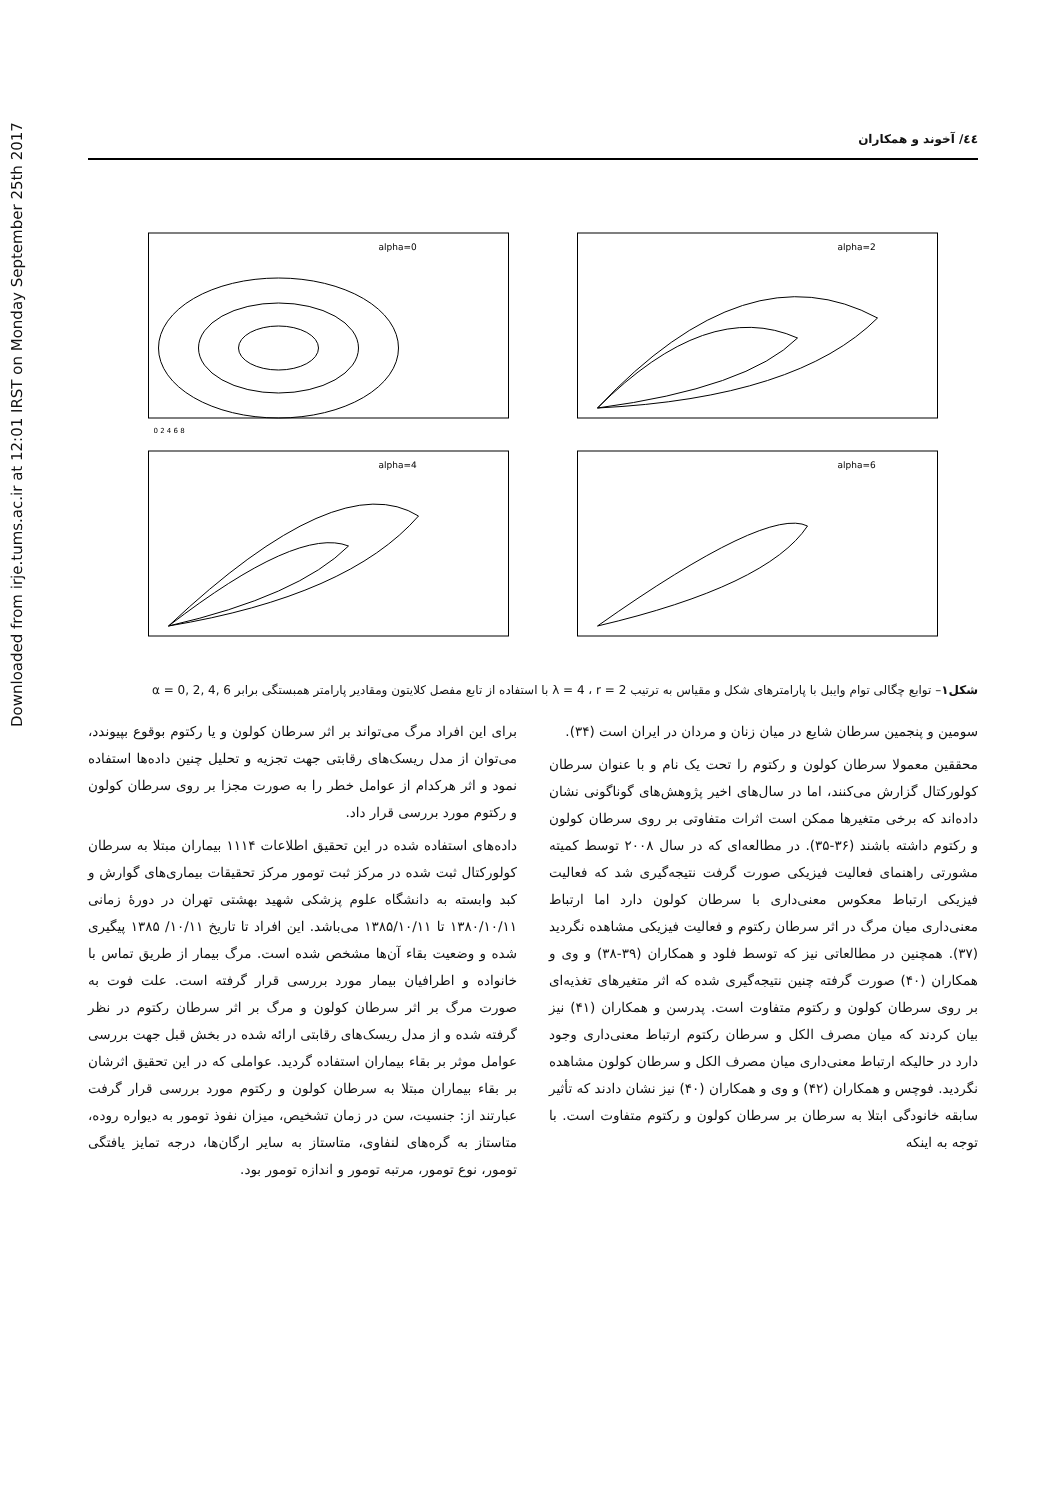Downloaded from irje.tums.ac.ir at 12:01 IRST on Monday September 25th 2017
٤٤/ آخوند و همکاران
alpha=0
0 2 4 6 8
alpha=2
alpha=4
alpha=6
شکل۱– توابع چگالی توام وایبل با پارامترهای شکل و مقیاس به ترتیب λ = 4 ، r = 2 با استفاده از تابع مفصل کلایتون ومقادیر پارامتر همبستگی برابر α = 0, 2, 4, 6
سومین و پنجمین سرطان شایع در میان زنان و مردان در ایران است (۳۴).
محققین معمولا سرطان کولون و رکتوم را تحت یک نام و با عنوان سرطان کولورکتال گزارش می‌کنند، اما در سال‌های اخیر پژوهش‌های گوناگونی نشان داده‌اند که برخی متغیرها ممکن است اثرات متفاوتی بر روی سرطان کولون و رکتوم داشته باشند (۳۶-۳۵). در مطالعه‌ای که در سال ۲۰۰۸ توسط کمیته مشورتی راهنمای فعالیت فیزیکی صورت گرفت نتیجه‌گیری شد که فعالیت فیزیکی ارتباط معکوس معنی‌داری با سرطان کولون دارد اما ارتباط معنی‌داری میان مرگ در اثر سرطان رکتوم و فعالیت فیزیکی مشاهده نگردید (۳۷). همچنین در مطالعاتی نیز که توسط فلود و همکاران (۳۹-۳۸) و وی و همکاران (۴۰) صورت گرفته چنین نتیجه‌گیری شده که اثر متغیرهای تغذیه‌ای بر روی سرطان کولون و رکتوم متفاوت است. پدرسن و همکاران (۴۱) نیز بیان کردند که میان مصرف الکل و سرطان رکتوم ارتباط معنی‌داری وجود دارد در حالیکه ارتباط معنی‌داری میان مصرف الکل و سرطان کولون مشاهده نگردید. فوچس و همکاران (۴۲) و وی و همکاران (۴۰) نیز نشان دادند که تأثیر سابقه خانودگی ابتلا به سرطان بر سرطان کولون و رکتوم متفاوت است. با توجه به اینکه
برای این افراد مرگ می‌تواند بر اثر سرطان کولون و یا رکتوم بوقوع بپیوندد، می‌توان از مدل ریسک‌های رقابتی جهت تجزیه و تحلیل چنین داده‌ها استفاده نمود و اثر هرکدام از عوامل خطر را به صورت مجزا بر روی سرطان کولون و رکتوم مورد بررسی قرار داد.
داده‌های استفاده شده در این تحقیق اطلاعات ۱۱۱۴ بیماران مبتلا به سرطان کولورکتال ثبت شده در مرکز ثبت تومور مرکز تحقیقات بیماری‌های گوارش و کبد وابسته به دانشگاه علوم پزشکی شهید بهشتی تهران در دورهٔ زمانی ۱۳۸۰/۱۰/۱۱ تا ۱۳۸۵/۱۰/۱۱ می‌باشد. این افراد تا تاریخ ۱۰/۱۱/ ۱۳۸۵ پیگیری شده و وضعیت بقاء آن‌ها مشخص شده است. مرگ بیمار از طریق تماس با خانواده و اطرافیان بیمار مورد بررسی قرار گرفته است. علت فوت به صورت مرگ بر اثر سرطان کولون و مرگ بر اثر سرطان رکتوم در نظر گرفته شده و از مدل ریسک‌های رقابتی ارائه شده در بخش قبل جهت بررسی عوامل موثر بر بقاء بیماران استفاده گردید. عواملی که در این تحقیق اثرشان بر بقاء بیماران مبتلا به سرطان کولون و رکتوم مورد بررسی قرار گرفت عبارتند از: جنسیت، سن در زمان تشخیص، میزان نفوذ تومور به دیواره روده، متاستاز به گره‌های لنفاوی، متاستاز به سایر ارگان‌ها، درجه تمایز یافتگی تومور، نوع تومور، مرتبه تومور و اندازه تومور بود.